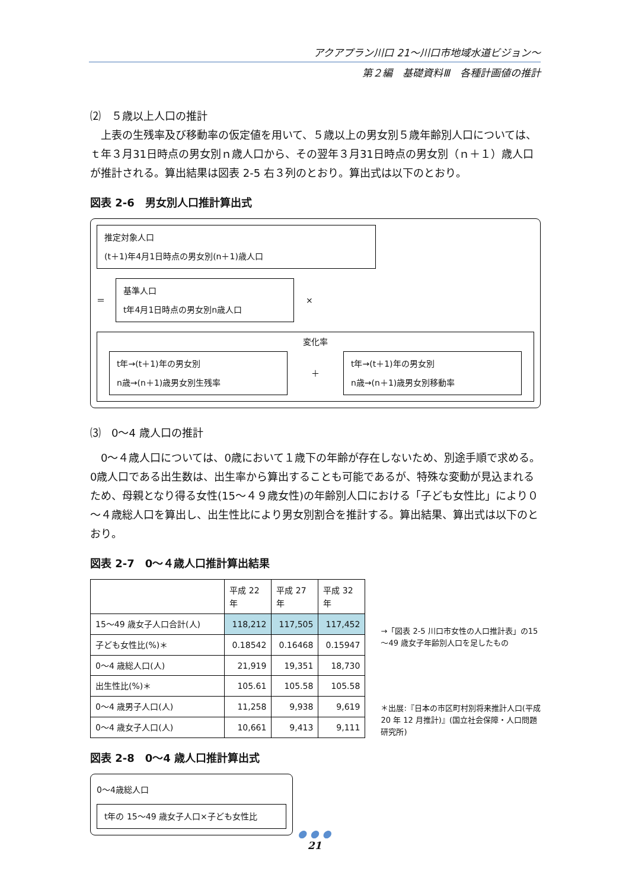アクアプラン川口 21～川口市地域水道ビジョン～
第２編　基礎資料Ⅲ　各種計画値の推計
⑵　５歳以上人口の推計
　上表の生残率及び移動率の仮定値を用いて、５歳以上の男女別５歳年齢別人口については、ｔ年３月31日時点の男女別ｎ歳人口から、その翌年３月31日時点の男女別（ｎ＋１）歳人口が推計される。算出結果は図表 2-5 右３列のとおり。算出式は以下のとおり。
図表 2-6　男女別人口推計算出式
推定対象人口
(t＋1)年4月1日時点の男女別(n＋1)歳人口
＝
基準人口
t年4月1日時点の男女別n歳人口
×
変化率
t年→(t＋1)年の男女別
n歳→(n＋1)歳男女別生残率
＋
t年→(t＋1)年の男女別
n歳→(n＋1)歳男女別移動率
⑶　0～4 歳人口の推計
　0～４歳人口については、0歳において１歳下の年齢が存在しないため、別途手順で求める。0歳人口である出生数は、出生率から算出することも可能であるが、特殊な変動が見込まれるため、母親となり得る女性(15～４９歳女性)の年齢別人口における「子ども女性比」により０～４歳総人口を算出し、出生性比により男女別割合を推計する。算出結果、算出式は以下のとおり。
図表 2-7　0～４歳人口推計算出結果
| | 平成 22 年 | 平成 27 年 | 平成 32 年 |
| 15～49 歳女子人口合計(人) | 118,212 | 117,505 | 117,452 |
| 子ども女性比(%)＊ | 0.18542 | 0.16468 | 0.15947 |
| 0～4 歳総人口(人) | 21,919 | 19,351 | 18,730 |
| 出生性比(%)＊ | 105.61 | 105.58 | 105.58 |
| 0～4 歳男子人口(人) | 11,258 | 9,938 | 9,619 |
| 0～4 歳女子人口(人) | 10,661 | 9,413 | 9,111 |
→「図表 2-5 川口市女性の人口推計表」の15～49 歳女子年齢別人口を足したもの
＊出展:『日本の市区町村別将来推計人口(平成 20 年 12 月推計)』(国立社会保障・人口問題研究所)
図表 2-8　0～4 歳人口推計算出式
0～4歳総人口
t年の 15～49 歳女子人口×子ども女性比
● ● ●
21